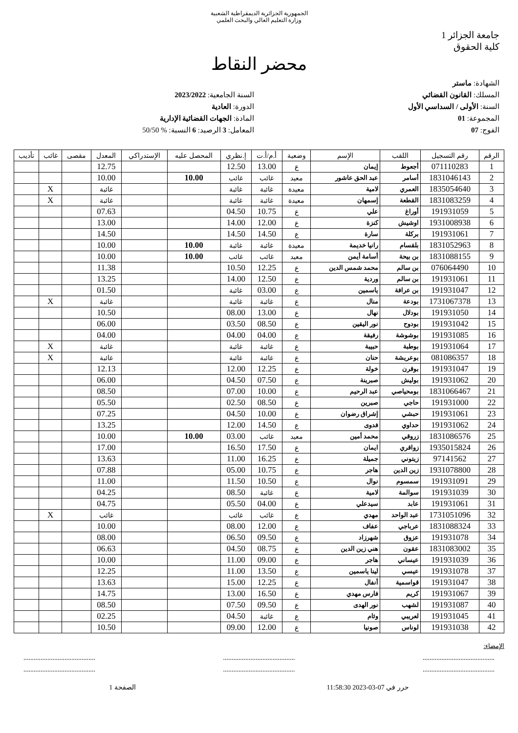الجمهورية الجزائرية الديمقراطية الشعبية
وزارة التعليم العالي والبحث العلمي
جامعة الجزائر 1
كلية الحقوق
محضر النقاط
الشهادة: ماستر
المسلك: القانون القضائي
السنة: الأولى / السداسي الأول
المجموعة: 01
الفوج: 07
السنة الجامعية: 2023/2022
الدورة: العادية
المادة: الجهات القضائية الإدارية
المعامل: 3 الرصيد: 6 النسبة: % 50/50
| الرقم | رقم التسجيل | اللقب | الإسم | وضعية | أ.م/أ.ت | إ.نظري | المحصل عليه | الإستدراكي | المعدل | مقصى | غائب | تأديب |
| --- | --- | --- | --- | --- | --- | --- | --- | --- | --- | --- | --- | --- |
| 1 | 071110283 | أجعوط | إيمان | ع | 13.00 | 12.50 | | | 12.75 | | | |
| 2 | 1831046143 | أسامر | عبد الحق عاشور | معيد | غائب | غائب | 10.00 | | 10.00 | | | |
| 3 | 1835054640 | العمري | لامية | معيدة | غائبة | غائبة | | | غائبة | | X | |
| 4 | 1831083259 | القطعة | إسمهان | معيدة | غائبة | غائبة | | | غائبة | | X | |
| 5 | 191931059 | أوراغ | علي | ع | 10.75 | 04.50 | | | 07.63 | | | |
| 6 | 1931008938 | اوشيش | كنزة | ع | 12.00 | 14.00 | | | 13.00 | | | |
| 7 | 191931061 | بركلة | سارة | ع | 14.50 | 14.50 | | | 14.50 | | | |
| 8 | 1831052963 | بلقسام | رانيا خديمة | معيدة | غائبة | غائبة | 10.00 | | 10.00 | | | |
| 9 | 1831088155 | بن بيحة | أسامة أيمن | معيد | غائب | غائب | 10.00 | | 10.00 | | | |
| 10 | 076064490 | بن سالم | محمد شمس الدين | ع | 12.25 | 10.50 | | | 11.38 | | | |
| 11 | 191931061 | بن سالم | وردية | ع | 12.50 | 14.00 | | | 13.25 | | | |
| 12 | 191931047 | بن عرافة | ياسمين | ع | 03.00 | غائبة | | | 01.50 | | | |
| 13 | 1731067378 | بودعة | منال | ع | غائبة | غائبة | | | غائبة | | X | |
| 14 | 191931050 | بودلال | نهال | ع | 13.00 | 08.00 | | | 10.50 | | | |
| 15 | 191931042 | بودوح | نور اليقين | ع | 08.50 | 03.50 | | | 06.00 | | | |
| 16 | 191931085 | بوشوشة | رفيقة | ع | 04.00 | 04.00 | | | 04.00 | | | |
| 17 | 191931064 | بوطبة | حبيبة | ع | غائبة | غائبة | | | غائبة | | X | |
| 18 | 081086357 | بوعريشة | حنان | ع | غائبة | غائبة | | | غائبة | | X | |
| 19 | 191931047 | بوقرن | خولة | ع | 12.25 | 12.00 | | | 12.13 | | | |
| 20 | 191931062 | بوليش | صبرينة | ع | 07.50 | 04.50 | | | 06.00 | | | |
| 21 | 1831066467 | بومحياصي | عبد الرحيم | ع | 10.00 | 07.00 | | | 08.50 | | | |
| 22 | 191931000 | حاجي | صبرين | ع | 08.50 | 02.50 | | | 05.50 | | | |
| 23 | 191931061 | حبشي | إشراق رضوان | ع | 10.00 | 04.50 | | | 07.25 | | | |
| 24 | 191931062 | حداوي | فدوى | ع | 14.50 | 12.00 | | | 13.25 | | | |
| 25 | 1831086576 | زروقي | محمد أمين | معيد | غائب | 03.00 | 10.00 | | 10.00 | | | |
| 26 | 1935015824 | زواقري | ايمان | ع | 17.50 | 16.50 | | | 17.00 | | | |
| 27 | 97141562 | زيتوني | جميلة | ع | 16.25 | 11.00 | | | 13.63 | | | |
| 28 | 1931078800 | زين الدين | هاجر | ع | 10.75 | 05.00 | | | 07.88 | | | |
| 29 | 191931091 | سمسوم | نوال | ع | 10.50 | 11.50 | | | 11.00 | | | |
| 30 | 191931039 | سوالمة | لامية | ع | غائبة | 08.50 | | | 04.25 | | | |
| 31 | 191931061 | عابد | سيدعلي | ع | 04.00 | 05.50 | | | 04.75 | | | |
| 32 | 1731051096 | عبد الواحد | مهدي | ع | غائب | غائب | | | غائب | | X | |
| 33 | 1831088324 | عرباجي | عفاف | ع | 12.00 | 08.00 | | | 10.00 | | | |
| 34 | 191931078 | عزوق | شهرزاد | ع | 09.50 | 06.50 | | | 08.00 | | | |
| 35 | 1831083002 | عقون | هني زين الدين | ع | 08.75 | 04.50 | | | 06.63 | | | |
| 36 | 191931039 | عيساني | هاجر | ع | 09.00 | 11.00 | | | 10.00 | | | |
| 37 | 191931078 | عيسي | لينا ياسمين | ع | 13.50 | 11.00 | | | 12.25 | | | |
| 38 | 191931047 | قواسمية | أنفال | ع | 12.25 | 15.00 | | | 13.63 | | | |
| 39 | 191931067 | كريم | فارس مهدي | ع | 16.50 | 13.00 | | | 14.75 | | | |
| 40 | 191931087 | لشهب | نور الهدى | ع | 09.50 | 07.50 | | | 08.50 | | | |
| 41 | 191931045 | لعريبي | وئام | ع | غائبة | 04.50 | | | 02.25 | | | |
| 42 | 191931038 | لوناس | صونيا | ع | 12.00 | 09.00 | | | 10.50 | | | |
الإمضاء:
.......................................... .......................................... ..........................................
.......................................... .......................................... ..........................................
حرر في 07-03-2023 11:58:30 الصفحة 1